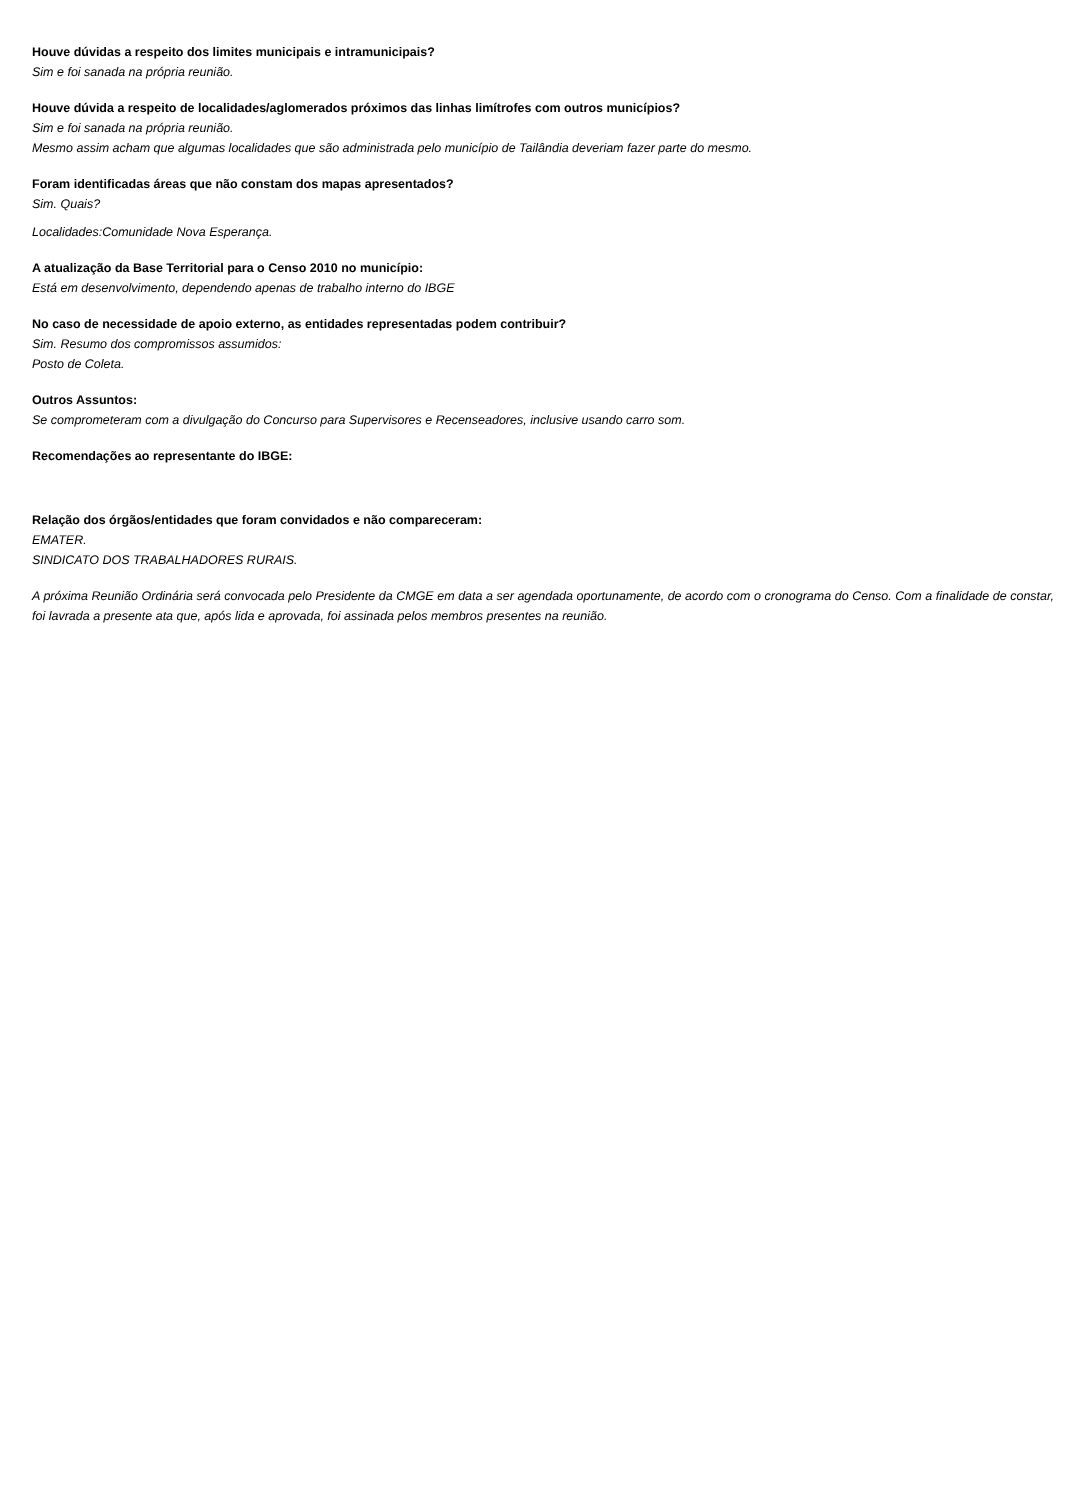Houve dúvidas a respeito dos limites municipais e intramunicipais?
Sim e foi sanada na própria reunião.
Houve dúvida a respeito de localidades/aglomerados próximos das linhas limítrofes com outros municípios?
Sim e foi sanada na própria reunião.
Mesmo assim acham que algumas localidades que são administrada pelo município de Tailândia deveriam fazer parte do mesmo.
Foram identificadas áreas que não constam dos mapas apresentados?
Sim. Quais?
Localidades:Comunidade Nova Esperança.
A atualização da Base Territorial para o Censo 2010 no município:
Está em desenvolvimento, dependendo apenas de trabalho interno do IBGE
No caso de necessidade de apoio externo, as entidades representadas podem contribuir?
Sim. Resumo dos compromissos assumidos:
Posto de Coleta.
Outros Assuntos:
Se comprometeram com a divulgação do Concurso para Supervisores e Recenseadores, inclusive usando carro som.
Recomendações ao representante do IBGE:
Relação dos órgãos/entidades que foram convidados e não compareceram:
EMATER.
SINDICATO DOS TRABALHADORES RURAIS.
A próxima Reunião Ordinária será convocada pelo Presidente da CMGE em data a ser agendada oportunamente, de acordo com o cronograma do Censo. Com a finalidade de constar, foi lavrada a presente ata que, após lida e aprovada, foi assinada pelos membros presentes na reunião.